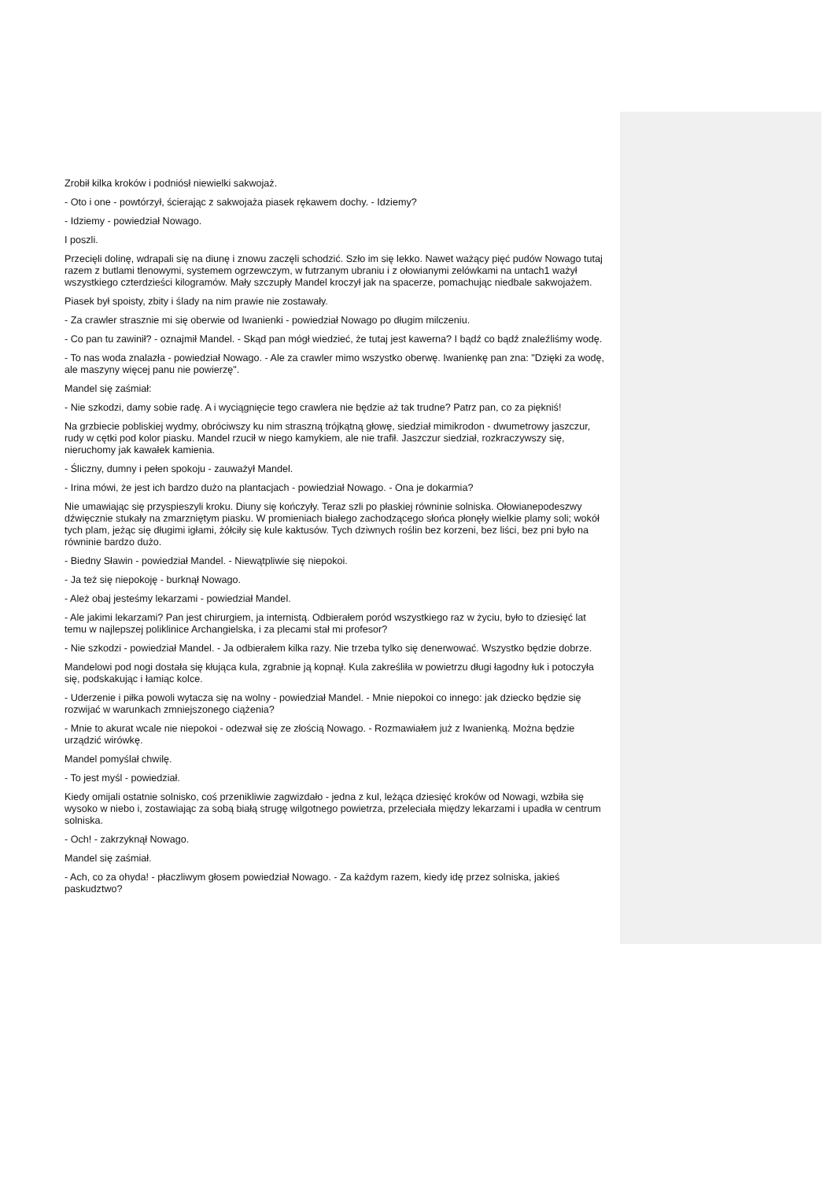Zrobił kilka kroków i podniósł niewielki sakwojaż.
- Oto i one - powtórzył, ścierając z sakwojaża piasek rękawem dochy. - Idziemy?
- Idziemy - powiedział Nowago.
I poszli.
Przecięli dolinę, wdrapali się na diunę i znowu zaczęli schodzić. Szło im się lekko. Nawet ważący pięć pudów Nowago tutaj razem z butlami tlenowymi, systemem ogrzewczym, w futrzanym ubraniu i z ołowianymi zelówkami na untach1 ważył wszystkiego czterdzieści kilogramów. Mały szczupły Mandel kroczył jak na spacerze, pomachując niedbale sakwojażem.
Piasek był spoisty, zbity i ślady na nim prawie nie zostawały.
- Za crawler strasznie mi się oberwie od Iwanienki - powiedział Nowago po długim milczeniu.
- Co pan tu zawinił? - oznajmił Mandel. - Skąd pan mógł wiedzieć, że tutaj jest kawerna? I bądź co bądź znaleźliśmy wodę.
- To nas woda znalazła - powiedział Nowago. - Ale za crawler mimo wszystko oberwę. Iwanienkę pan zna: "Dzięki za wodę, ale maszyny więcej panu nie powierzę".
Mandel się zaśmiał:
- Nie szkodzi, damy sobie radę. A i wyciągnięcie tego crawlera nie będzie aż tak trudne? Patrz pan, co za piękniś!
Na grzbiecie pobliskiej wydmy, obróciwszy ku nim straszną trójkątną głowę, siedział mimikrodon - dwumetrowy jaszczur, rudy w cętki pod kolor piasku. Mandel rzucił w niego kamykiem, ale nie trafił. Jaszczur siedział, rozkraczywszy się, nieruchomy jak kawałek kamienia.
- Śliczny, dumny i pełen spokoju - zauważył Mandel.
- Irina mówi, że jest ich bardzo dużo na plantacjach - powiedział Nowago. - Ona je dokarmia?
Nie umawiając się przyspieszyli kroku. Diuny się kończyły. Teraz szli po płaskiej równinie solniska. Ołowianepodeszwy dźwięcznie stukały na zmarzniętym piasku. W promieniach białego zachodzącego słońca płonęły wielkie plamy soli; wokół tych plam, jeżąc się długimi igłami, żółciły się kule kaktusów. Tych dziwnych roślin bez korzeni, bez liści, bez pni było na równinie bardzo dużo.
- Biedny Sławin - powiedział Mandel. - Niewątpliwie się niepokoi.
- Ja też się niepokoję - burknął Nowago.
- Ależ obaj jesteśmy lekarzami - powiedział Mandel.
- Ale jakimi lekarzami? Pan jest chirurgiem, ja internistą. Odbierałem poród wszystkiego raz w życiu, było to dziesięć lat temu w najlepszej poliklinice Archangielska, i za plecami stał mi profesor?
- Nie szkodzi - powiedział Mandel. - Ja odbierałem kilka razy. Nie trzeba tylko się denerwować. Wszystko będzie dobrze.
Mandelowi pod nogi dostała się kłująca kula, zgrabnie ją kopnął. Kula zakreśliła w powietrzu długi łagodny łuk i potoczyła się, podskakując i łamiąc kolce.
- Uderzenie i piłka powoli wytacza się na wolny - powiedział Mandel. - Mnie niepokoi co innego: jak dziecko będzie się rozwijać w warunkach zmniejszonego ciążenia?
- Mnie to akurat wcale nie niepokoi - odezwał się ze złością Nowago. - Rozmawiałem już z Iwanienką. Można będzie urządzić wirówkę.
Mandel pomyślał chwilę.
- To jest myśl - powiedział.
Kiedy omijali ostatnie solnisko, coś przenikliwie zagwizdało - jedna z kul, leżąca dziesięć kroków od Nowagi, wzbiła się wysoko w niebo i, zostawiając za sobą białą strugę wilgotnego powietrza, przeleciała między lekarzami i upadła w centrum solniska.
- Och! - zakrzyknął Nowago.
Mandel się zaśmiał.
- Ach, co za ohyda! - płaczliwym głosem powiedział Nowago. - Za każdym razem, kiedy idę przez solniska, jakieś paskudztwo?